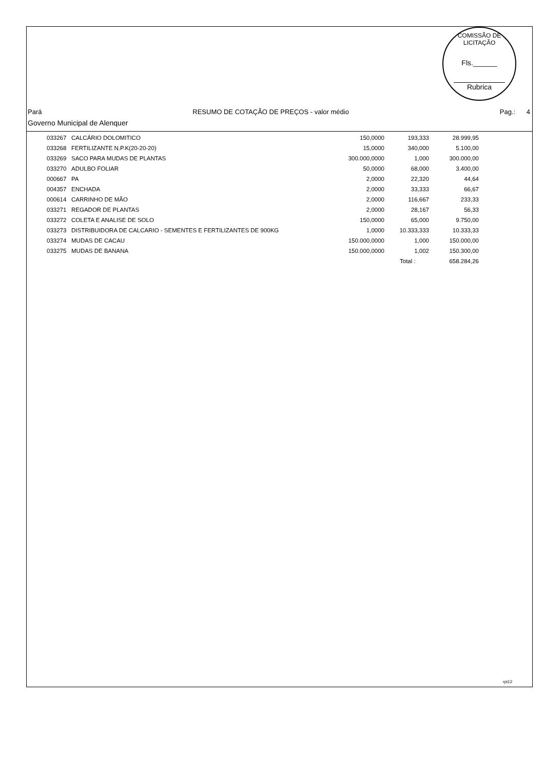COMISSÃO DE LICITAÇÃO
Fls.______
Rubrica
Pará RESUMO DE COTAÇÃO DE PREÇOS - valor médio Pag.: 4
Governo Municipal de Alenquer
| 033267 | CALCÁRIO DOLOMITICO | 150,0000 | 193,333 | 28.999,95 |
| 033268 | FERTILIZANTE N.P.K(20-20-20) | 15,0000 | 340,000 | 5.100,00 |
| 033269 | SACO PARA MUDAS DE PLANTAS | 300.000,0000 | 1,000 | 300.000,00 |
| 033270 | ADULBO FOLIAR | 50,0000 | 68,000 | 3.400,00 |
| 000667 | PA | 2,0000 | 22,320 | 44,64 |
| 004357 | ENCHADA | 2,0000 | 33,333 | 66,67 |
| 000614 | CARRINHO DE MÃO | 2,0000 | 116,667 | 233,33 |
| 033271 | REGADOR DE PLANTAS | 2,0000 | 28,167 | 56,33 |
| 033272 | COLETA E ANALISE DE SOLO | 150,0000 | 65,000 | 9.750,00 |
| 033273 | DISTRIBUIDORA DE CALCARIO - SEMENTES E FERTILIZANTES DE 900KG | 1,0000 | 10.333,333 | 10.333,33 |
| 033274 | MUDAS DE CACAU | 150.000,0000 | 1,000 | 150.000,00 |
| 033275 | MUDAS DE BANANA | 150.000,0000 | 1,002 | 150.300,00 |
| | | | Total : | 658.284,26 |
rpt12